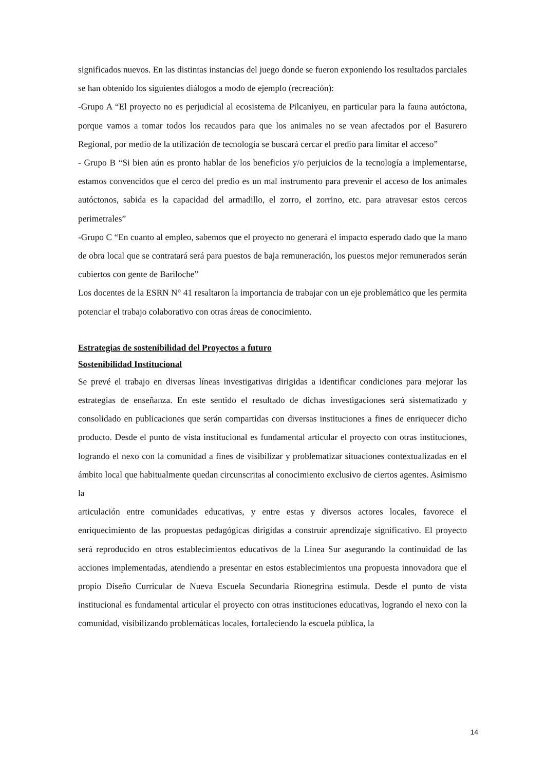significados nuevos. En las distintas instancias del juego donde se fueron exponiendo los resultados parciales se han obtenido los siguientes diálogos a modo de ejemplo (recreación):
-Grupo A “El proyecto no es perjudicial al ecosistema de Pilcaniyeu, en particular para la fauna autóctona, porque vamos a tomar todos los recaudos para que los animales no se vean afectados por el Basurero Regional, por medio de la utilización de tecnología se buscará cercar el predio para limitar el acceso”
- Grupo B “Si bien aún es pronto hablar de los beneficios y/o perjuicios de la tecnología a implementarse, estamos convencidos que el cerco del predio es un mal instrumento para prevenir el acceso de los animales autóctonos, sabida es la capacidad del armadillo, el zorro, el zorrino, etc. para atravesar estos cercos perimetrales”
-Grupo C “En cuanto al empleo, sabemos que el proyecto no generará el impacto esperado dado que la mano de obra local que se contratará será para puestos de baja remuneración, los puestos mejor remunerados serán cubiertos con gente de Bariloche”
Los docentes de la ESRN N° 41 resaltaron la importancia de trabajar con un eje problemático que les permita potenciar el trabajo colaborativo con otras áreas de conocimiento.
Estrategias de sostenibilidad del Proyectos a futuro
Sostenibilidad Institucional
Se prevé el trabajo en diversas líneas investigativas dirigidas a identificar condiciones para mejorar las estrategias de enseñanza. En este sentido el resultado de dichas investigaciones será sistematizado y consolidado en publicaciones que serán compartidas con diversas instituciones a fines de enriquecer dicho producto. Desde el punto de vista institucional es fundamental articular el proyecto con otras instituciones, logrando el nexo con la comunidad a fines de visibilizar y problematizar situaciones contextualizadas en el ámbito local que habitualmente quedan circunscritas al conocimiento exclusivo de ciertos agentes. Asimismo la
articulación entre comunidades educativas, y entre estas y diversos actores locales, favorece el enriquecimiento de las propuestas pedagógicas dirigidas a construir aprendizaje significativo. El proyecto será reproducido en otros establecimientos educativos de la Línea Sur asegurando la continuidad de las acciones implementadas, atendiendo a presentar en estos establecimientos una propuesta innovadora que el propio Diseño Curricular de Nueva Escuela Secundaria Rionegrina estimula. Desde el punto de vista institucional es fundamental articular el proyecto con otras instituciones educativas, logrando el nexo con la comunidad, visibilizando problemáticas locales, fortaleciendo la escuela pública, la
14